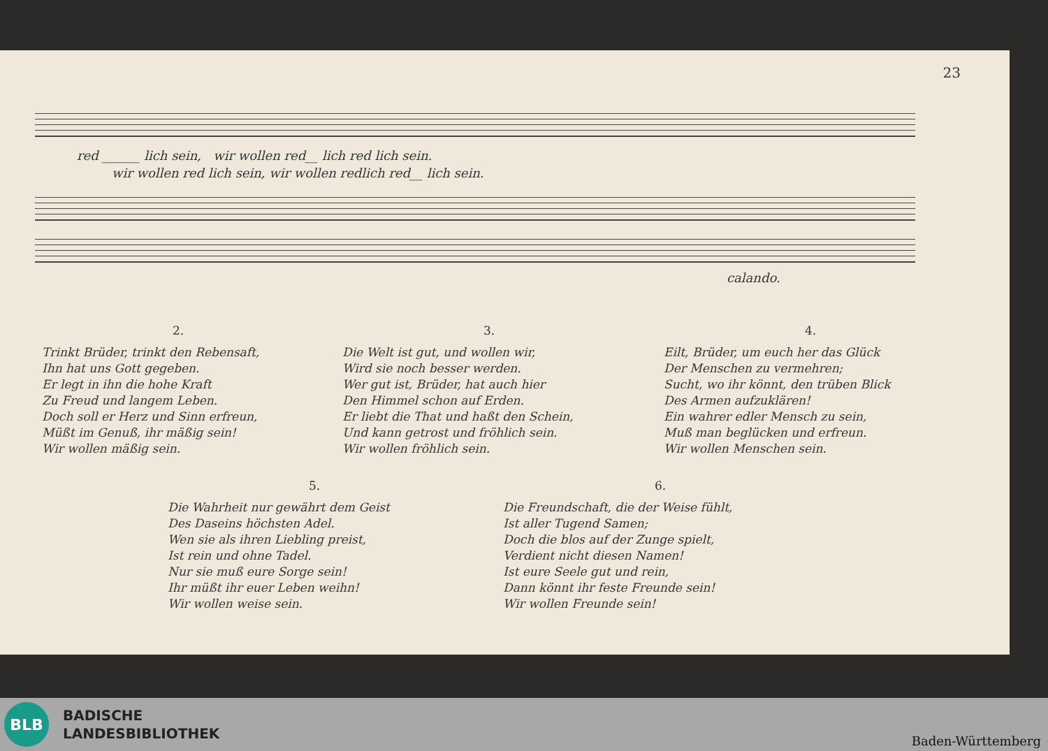23
red ______ lich sein, wir wollen red__ lich red lich sein.
wir wollen red lich sein, wir wollen redlich red__ lich sein.
calando.
2.
Trinkt Brüder, trinkt den Rebensaft,
Ihn hat uns Gott gegeben.
Er legt in ihn die hohe Kraft
Zu Freud und langem Leben.
Doch soll er Herz und Sinn erfreun,
Müßt im Genuß, ihr mäßig sein!
Wir wollen mäßig sein.
3.
Die Welt ist gut, und wollen wir,
Wird sie noch besser werden.
Wer gut ist, Brüder, hat auch hier
Den Himmel schon auf Erden.
Er liebt die That und haßt den Schein,
Und kann getrost und fröhlich sein.
Wir wollen fröhlich sein.
4.
Eilt, Brüder, um euch her das Glück
Der Menschen zu vermehren;
Sucht, wo ihr könnt, den trüben Blick
Des Armen aufzuklären!
Ein wahrer edler Mensch zu sein,
Muß man beglücken und erfreun.
Wir wollen Menschen sein.
5.
Die Wahrheit nur gewährt dem Geist
Des Daseins höchsten Adel.
Wen sie als ihren Liebling preist,
Ist rein und ohne Tadel.
Nur sie muß eure Sorge sein!
Ihr müßt ihr euer Leben weihn!
Wir wollen weise sein.
6.
Die Freundschaft, die der Weise fühlt,
Ist aller Tugend Samen;
Doch die blos auf der Zunge spielt,
Verdient nicht diesen Namen!
Ist eure Seele gut und rein,
Dann könnt ihr feste Freunde sein!
Wir wollen Freunde sein!
BLB
BADISCHE
LANDESBIBLIOTHEK
Baden-Württemberg